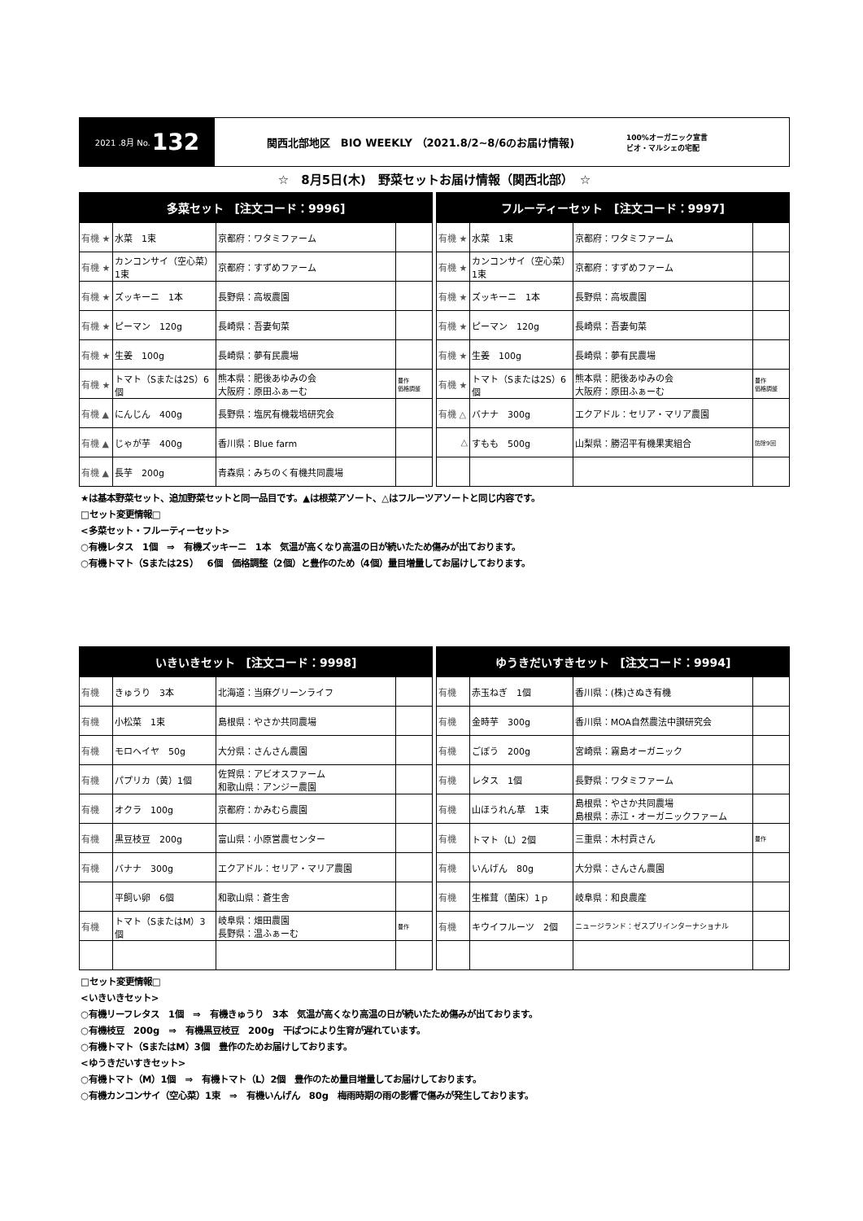2021 .8月 No. 132
関西北部地区　BIO WEEKLY （2021.8/2~8/6のお届け情報)
100%オーガニック宣言
ビオ・マルシェの宅配
☆　8月5日(木)　野菜セットお届け情報（関西北部）　☆
| 多菜セット [注文コード：9996] | | | |
| --- | --- | --- | --- |
| 有機 ★ | 水菜 1束 | 京都府：ワタミファーム | |
| 有機 ★ | カンコンサイ（空心菜）1束 | 京都府：すずめファーム | |
| 有機 ★ | ズッキーニ 1本 | 長野県：高坂農園 | |
| 有機 ★ | ピーマン 120g | 長崎県：吾妻旬菜 | |
| 有機 ★ | 生姜 100g | 長崎県：夢有民農場 | |
| 有機 ★ | トマト（Sまたは2S）6個 | 熊本県：肥後あゆみの会 大阪府：原田ふぁーむ | 豊作 価格調整 |
| 有機 ▲ | にんじん 400g | 長野県：塩尻有機栽培研究会 | |
| 有機 ▲ | じゃが芋 400g | 香川県：Blue farm | |
| 有機 ▲ | 長芋 200g | 青森県：みちのく有機共同農場 | |
| フルーティーセット [注文コード：9997] | | | |
| --- | --- | --- | --- |
| 有機 ★ | 水菜 1束 | 京都府：ワタミファーム | |
| 有機 ★ | カンコンサイ（空心菜）1束 | 京都府：すずめファーム | |
| 有機 ★ | ズッキーニ 1本 | 長野県：高坂農園 | |
| 有機 ★ | ピーマン 120g | 長崎県：吾妻旬菜 | |
| 有機 ★ | 生姜 100g | 長崎県：夢有民農場 | |
| 有機 ★ | トマト（Sまたは2S）6個 | 熊本県：肥後あゆみの会 大阪府：原田ふぁーむ | 豊作 価格調整 |
| 有機 △ | バナナ 300g | エクアドル：セリア・マリア農園 | |
| △ | すもも 500g | 山梨県：勝沼平有機果実組合 | 防除9回 |
★は基本野菜セット、追加野菜セットと同一品目です。▲は根菜アソート、△はフルーツアソートと同じ内容です。
□セット変更情報□
<多菜セット・フルーティーセット>
○有機レタス　1個　⇒　有機ズッキーニ　1本　気温が高くなり高温の日が続いたため傷みが出ております。
○有機トマト（Sまたは2S）　6個　価格調整（2個）と豊作のため（4個）量目増量してお届けしております。
| いきいきセット [注文コード：9998] | | | |
| --- | --- | --- | --- |
| 有機 | きゅうり 3本 | 北海道：当麻グリーンライフ | |
| 有機 | 小松菜 1束 | 島根県：やさか共同農場 | |
| 有機 | モロヘイヤ 50g | 大分県：さんさん農園 | |
| 有機 | パプリカ（黄）1個 | 佐賀県：アビオスファーム 和歌山県：アンジー農園 | |
| 有機 | オクラ 100g | 京都府：かみむら農園 | |
| 有機 | 黒豆枝豆 200g | 富山県：小原営農センター | |
| 有機 | バナナ 300g | エクアドル：セリア・マリア農園 | |
| | 平飼い卵 6個 | 和歌山県：蒼生舎 | |
| 有機 | トマト（SまたはM）3個 | 岐阜県：畑田農園 長野県：温ふぁーむ | 豊作 |
| ゆうきだいすきセット [注文コード：9994] | | | |
| --- | --- | --- | --- |
| 有機 | 赤玉ねぎ 1個 | 香川県：(株)さぬき有機 | |
| 有機 | 金時芋 300g | 香川県：MOA自然農法中讃研究会 | |
| 有機 | ごぼう 200g | 宮崎県：霧島オーガニック | |
| 有機 | レタス 1個 | 長野県：ワタミファーム | |
| 有機 | 山ほうれん草 1束 | 島根県：やさか共同農場 島根県：赤江・オーガニックファーム | |
| 有機 | トマト（L）2個 | 三重県：木村貢さん | 豊作 |
| 有機 | いんげん 80g | 大分県：さんさん農園 | |
| 有機 | 生椎茸（菌床）1ｐ | 岐阜県：和良農産 | |
| 有機 | キウイフルーツ 2個 | ニュージランド：ゼスプリインターナショナル | |
□セット変更情報□
<いきいきセット>
○有機リーフレタス　1個　⇒　有機きゅうり　3本　気温が高くなり高温の日が続いたため傷みが出ております。
○有機枝豆　200g　⇒　有機黒豆枝豆　200g　干ばつにより生育が遅れています。
○有機トマト（SまたはM）3個　豊作のためお届けしております。
<ゆうきだいすきセット>
○有機トマト（M）1個　⇒　有機トマト（L）2個　豊作のため量目増量してお届けしております。
○有機カンコンサイ（空心菜）1束　⇒　有機いんげん　80g　梅雨時期の雨の影響で傷みが発生しております。